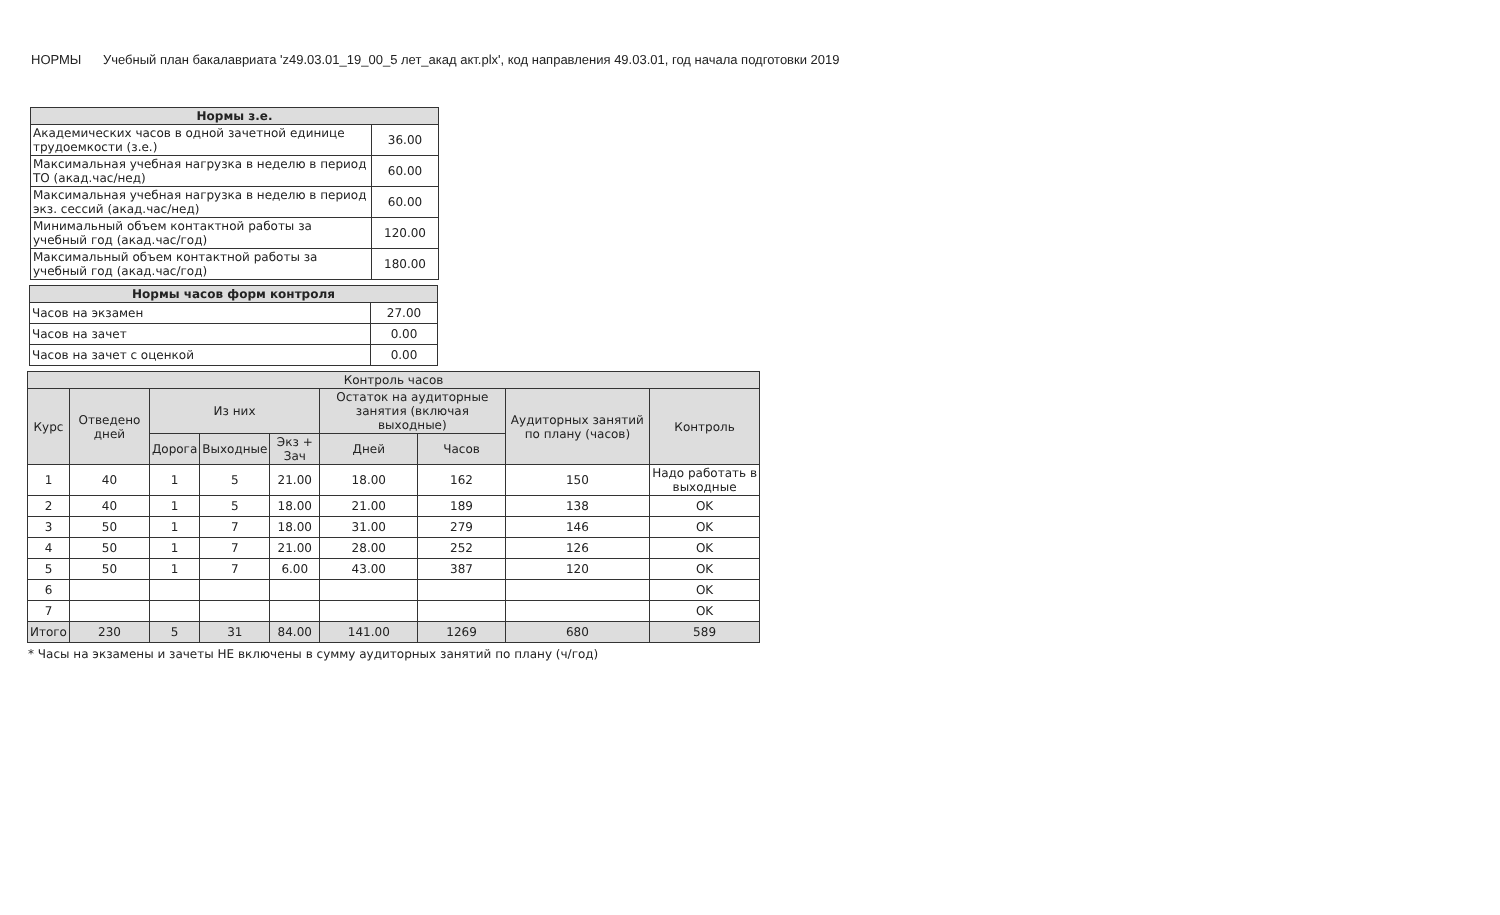НОРМЫ Учебный план бакалавриата 'z49.03.01_19_00_5 лет_акад акт.plx', код направления 49.03.01, год начала подготовки 2019
| Нормы з.е. | |
| --- | --- |
| Академических часов в одной зачетной единице трудоемкости (з.е.) | 36.00 |
| Максимальная учебная нагрузка в неделю в период ТО (акад.час/нед) | 60.00 |
| Максимальная учебная нагрузка в неделю в период экз. сессий (акад.час/нед) | 60.00 |
| Минимальный объем контактной работы за учебный год (акад.час/год) | 120.00 |
| Максимальный объем контактной работы за учебный год (акад.час/год) | 180.00 |
| Нормы часов форм контроля | |
| --- | --- |
| Часов на экзамен | 27.00 |
| Часов на зачет | 0.00 |
| Часов на зачет с оценкой | 0.00 |
| Контроль часов | | | | | | | | |
| --- | --- | --- | --- | --- | --- | --- | --- | --- |
| Курс | Отведено дней | Из них | | | Остаток на аудиторные занятия (включая выходные) | | Аудиторных занятий по плану (часов) | Контроль |
| | | Дорога | Выходные | Экз + Зач | Дней | Часов | | |
| 1 | 40 | 1 | 5 | 21.00 | 18.00 | 162 | 150 | Надо работать в выходные |
| 2 | 40 | 1 | 5 | 18.00 | 21.00 | 189 | 138 | OK |
| 3 | 50 | 1 | 7 | 18.00 | 31.00 | 279 | 146 | OK |
| 4 | 50 | 1 | 7 | 21.00 | 28.00 | 252 | 126 | OK |
| 5 | 50 | 1 | 7 | 6.00 | 43.00 | 387 | 120 | OK |
| 6 | | | | | | | | OK |
| 7 | | | | | | | | OK |
| Итого | 230 | 5 | 31 | 84.00 | 141.00 | 1269 | 680 | 589 |
* Часы на экзамены и зачеты НЕ включены в сумму аудиторных занятий по плану (ч/год)